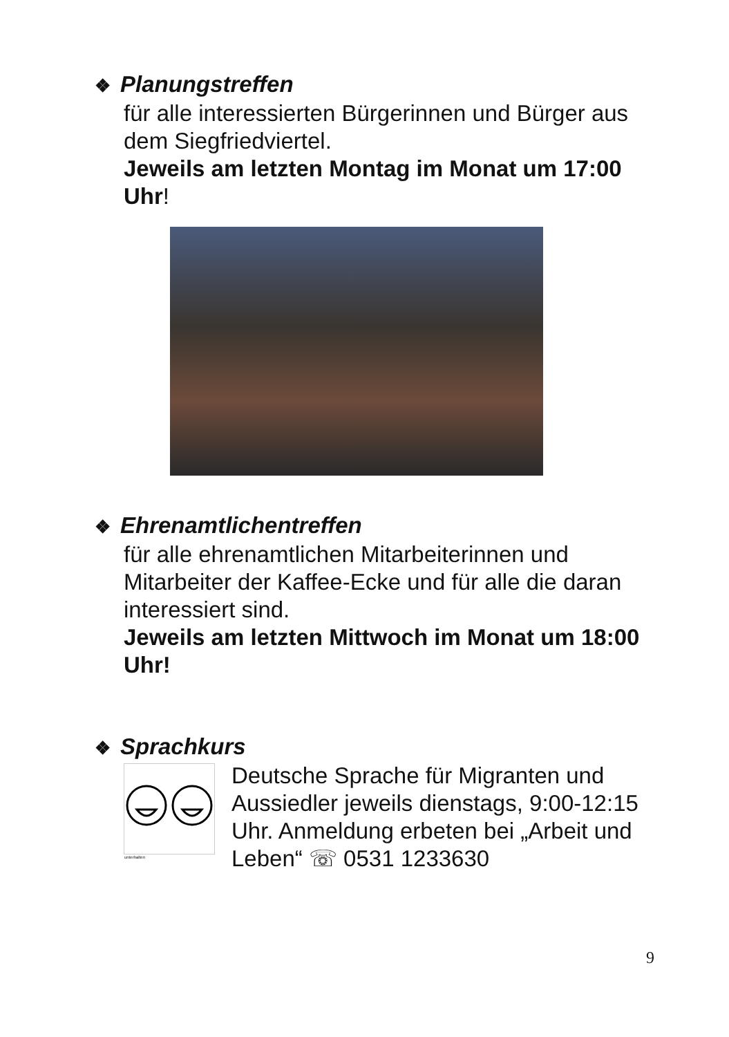❖ Planungstreffen
für alle interessierten Bürgerinnen und Bürger aus dem Siegfriedviertel.
Jeweils am letzten Montag im Monat um 17:00 Uhr!
❖ Ehrenamtlichentreffen
für alle ehrenamtlichen Mitarbeiterinnen und Mitarbeiter der Kaffee-Ecke und für alle die daran interessiert sind.
Jeweils am letzten Mittwoch im Monat um 18:00 Uhr!
❖ Sprachkurs
unterhalten
Deutsche Sprache für Migranten und Aussiedler jeweils dienstags, 9:00-12:15 Uhr. Anmeldung erbeten bei „Arbeit und Leben“ ☏ 0531 1233630
9